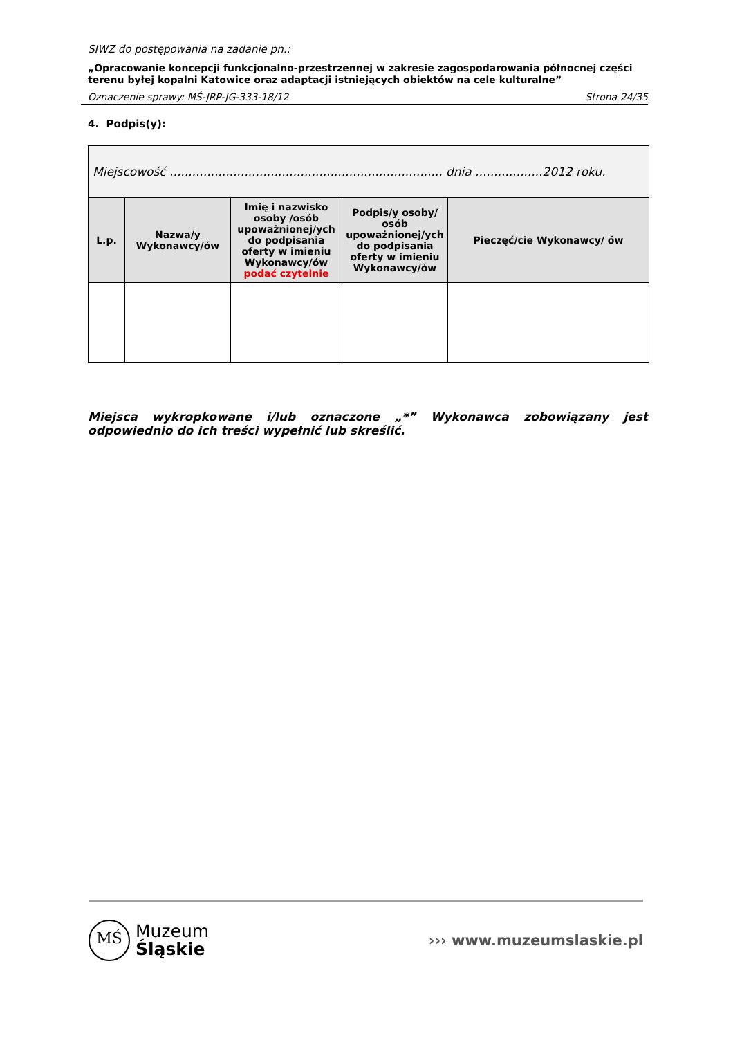SIWZ do postępowania na zadanie pn.:
„Opracowanie koncepcji funkcjonalno-przestrzennej w zakresie zagospodarowania północnej części terenu byłej kopalni Katowice oraz adaptacji istniejących obiektów na cele kulturalne”
Oznaczenie sprawy: MŚ-JRP-JG-333-18/12 Strona 24/35
4. Podpis(y):
| Miejscowość ......................................................................... dnia ..................2012 roku. | | | | |
| L.p. | Nazwa/y Wykonawcy/ów | Imię i nazwisko osoby /osób upoważnionej/ych do podpisania oferty w imieniu Wykonawcy/ów podać czytelnie | Podpis/y osoby/ osób upoważnionej/ych do podpisania oferty w imieniu Wykonawcy/ów | Pieczęć/cie Wykonawcy/ ów |
Miejsca wykropkowane i/lub oznaczone „*” Wykonawca zobowiązany jest odpowiednio do ich treści wypełnić lub skreślić.
MŚ
Muzeum
Śląskie
››› www.muzeumslaskie.pl